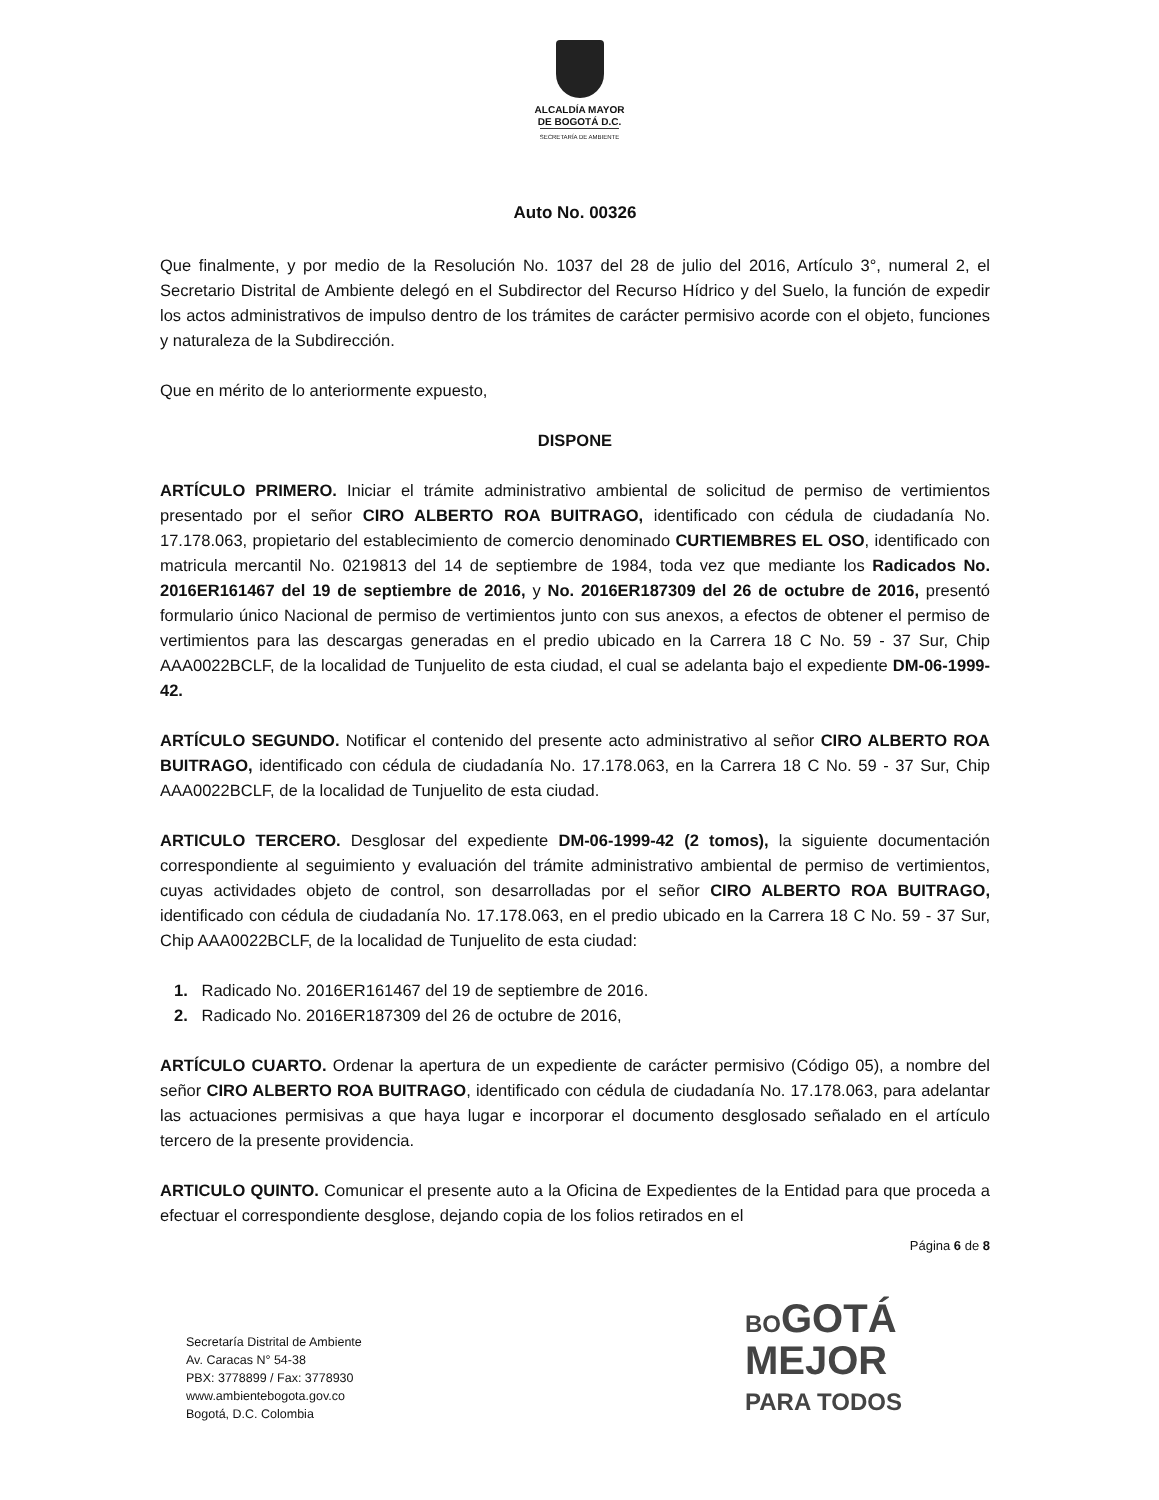ALCALDÍA MAYOR
DE BOGOTÁ D.C.
SECRETARÍA DE AMBIENTE
Auto No. 00326
Que finalmente, y por medio de la Resolución No. 1037 del 28 de julio del 2016, Artículo 3°, numeral 2, el Secretario Distrital de Ambiente delegó en el Subdirector del Recurso Hídrico y del Suelo, la función de expedir los actos administrativos de impulso dentro de los trámites de carácter permisivo acorde con el objeto, funciones y naturaleza de la Subdirección.
Que en mérito de lo anteriormente expuesto,
DISPONE
ARTÍCULO PRIMERO. Iniciar el trámite administrativo ambiental de solicitud de permiso de vertimientos presentado por el señor CIRO ALBERTO ROA BUITRAGO, identificado con cédula de ciudadanía No. 17.178.063, propietario del establecimiento de comercio denominado CURTIEMBRES EL OSO, identificado con matricula mercantil No. 0219813 del 14 de septiembre de 1984, toda vez que mediante los Radicados No. 2016ER161467 del 19 de septiembre de 2016, y No. 2016ER187309 del 26 de octubre de 2016, presentó formulario único Nacional de permiso de vertimientos junto con sus anexos, a efectos de obtener el permiso de vertimientos para las descargas generadas en el predio ubicado en la Carrera 18 C No. 59 - 37 Sur, Chip AAA0022BCLF, de la localidad de Tunjuelito de esta ciudad, el cual se adelanta bajo el expediente DM-06-1999-42.
ARTÍCULO SEGUNDO. Notificar el contenido del presente acto administrativo al señor CIRO ALBERTO ROA BUITRAGO, identificado con cédula de ciudadanía No. 17.178.063, en la Carrera 18 C No. 59 - 37 Sur, Chip AAA0022BCLF, de la localidad de Tunjuelito de esta ciudad.
ARTICULO TERCERO. Desglosar del expediente DM-06-1999-42 (2 tomos), la siguiente documentación correspondiente al seguimiento y evaluación del trámite administrativo ambiental de permiso de vertimientos, cuyas actividades objeto de control, son desarrolladas por el señor CIRO ALBERTO ROA BUITRAGO, identificado con cédula de ciudadanía No. 17.178.063, en el predio ubicado en la Carrera 18 C No. 59 - 37 Sur, Chip AAA0022BCLF, de la localidad de Tunjuelito de esta ciudad:
1. Radicado No. 2016ER161467 del 19 de septiembre de 2016.
2. Radicado No. 2016ER187309 del 26 de octubre de 2016,
ARTÍCULO CUARTO. Ordenar la apertura de un expediente de carácter permisivo (Código 05), a nombre del señor CIRO ALBERTO ROA BUITRAGO, identificado con cédula de ciudadanía No. 17.178.063, para adelantar las actuaciones permisivas a que haya lugar e incorporar el documento desglosado señalado en el artículo tercero de la presente providencia.
ARTICULO QUINTO. Comunicar el presente auto a la Oficina de Expedientes de la Entidad para que proceda a efectuar el correspondiente desglose, dejando copia de los folios retirados en el
Página 6 de 8
Secretaría Distrital de Ambiente
Av. Caracas N° 54-38
PBX: 3778899 / Fax: 3778930
www.ambientebogota.gov.co
Bogotá, D.C. Colombia
BOGOTÁ
MEJOR
PARA TODOS